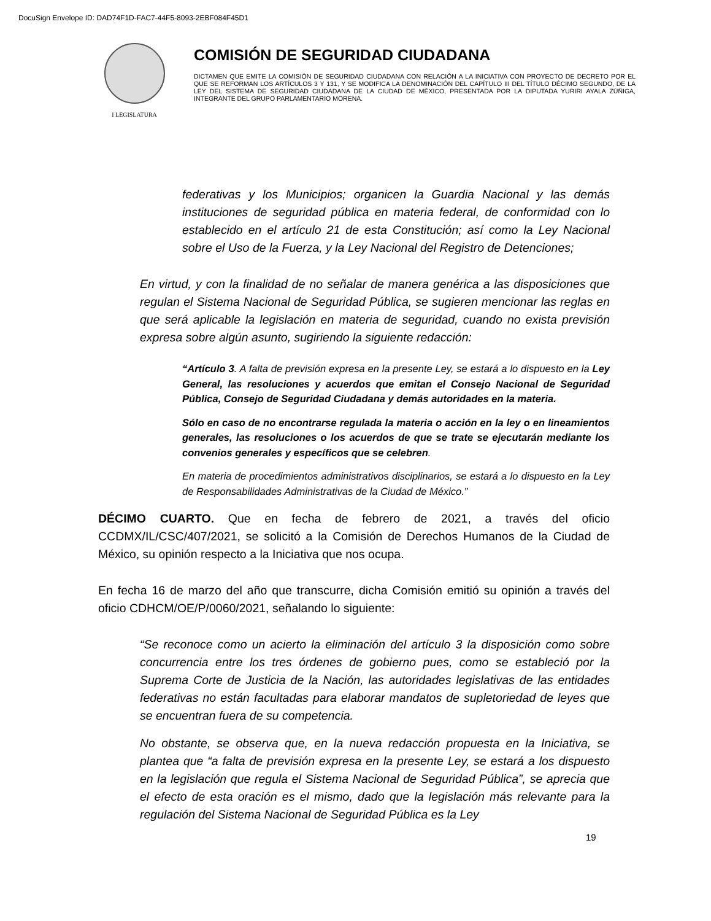DocuSign Envelope ID: DAD74F1D-FAC7-44F5-8093-2EBF084F45D1
I LEGISLATURA
COMISIÓN DE SEGURIDAD CIUDADANA
DICTAMEN QUE EMITE LA COMISIÓN DE SEGURIDAD CIUDADANA CON RELACIÓN A LA INICIATIVA CON PROYECTO DE DECRETO POR EL QUE SE REFORMAN LOS ARTÍCULOS 3 Y 131, Y SE MODIFICA LA DENOMINACIÓN DEL CAPÍTULO III DEL TÍTULO DÉCIMO SEGUNDO, DE LA LEY DEL SISTEMA DE SEGURIDAD CIUDADANA DE LA CIUDAD DE MÉXICO, PRESENTADA POR LA DIPUTADA YURIRI AYALA ZÚÑIGA, INTEGRANTE DEL GRUPO PARLAMENTARIO MORENA.
federativas y los Municipios; organicen la Guardia Nacional y las demás instituciones de seguridad pública en materia federal, de conformidad con lo establecido en el artículo 21 de esta Constitución; así como la Ley Nacional sobre el Uso de la Fuerza, y la Ley Nacional del Registro de Detenciones;
En virtud, y con la finalidad de no señalar de manera genérica a las disposiciones que regulan el Sistema Nacional de Seguridad Pública, se sugieren mencionar las reglas en que será aplicable la legislación en materia de seguridad, cuando no exista previsión expresa sobre algún asunto, sugiriendo la siguiente redacción:
“Artículo 3. A falta de previsión expresa en la presente Ley, se estará a lo dispuesto en la Ley General, las resoluciones y acuerdos que emitan el Consejo Nacional de Seguridad Pública, Consejo de Seguridad Ciudadana y demás autoridades en la materia.
Sólo en caso de no encontrarse regulada la materia o acción en la ley o en lineamientos generales, las resoluciones o los acuerdos de que se trate se ejecutarán mediante los convenios generales y específicos que se celebren.
En materia de procedimientos administrativos disciplinarios, se estará a lo dispuesto en la Ley de Responsabilidades Administrativas de la Ciudad de México.”
DÉCIMO CUARTO. Que en fecha de febrero de 2021, a través del oficio CCDMX/IL/CSC/407/2021, se solicitó a la Comisión de Derechos Humanos de la Ciudad de México, su opinión respecto a la Iniciativa que nos ocupa.
En fecha 16 de marzo del año que transcurre, dicha Comisión emitió su opinión a través del oficio CDHCM/OE/P/0060/2021, señalando lo siguiente:
“Se reconoce como un acierto la eliminación del artículo 3 la disposición como sobre concurrencia entre los tres órdenes de gobierno pues, como se estableció por la Suprema Corte de Justicia de la Nación, las autoridades legislativas de las entidades federativas no están facultadas para elaborar mandatos de supletoriedad de leyes que se encuentran fuera de su competencia.
No obstante, se observa que, en la nueva redacción propuesta en la Iniciativa, se plantea que “a falta de previsión expresa en la presente Ley, se estará a los dispuesto en la legislación que regula el Sistema Nacional de Seguridad Pública”, se aprecia que el efecto de esta oración es el mismo, dado que la legislación más relevante para la regulación del Sistema Nacional de Seguridad Pública es la Ley
19